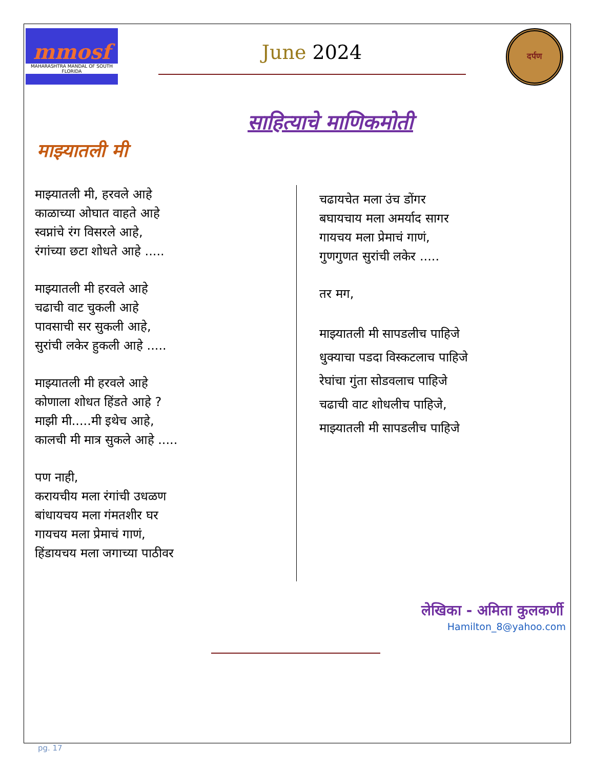mmosf
MAHARASHTRA MANDAL OF SOUTH FLORIDA
June 2024
दर्पण
साहित्याचे माणिकमोती
माझ्यातली मी
माझ्यातली मी, हरवले आहे
काळाच्या ओघात वाहते आहे
स्वप्नांचे रंग विसरले आहे,
रंगांच्या छटा शोधते आहे .....
माझ्यातली मी हरवले आहे
चढाची वाट चुकली आहे
पावसाची सर सुकली आहे,
सुरांची लकेर हुकली आहे .....
माझ्यातली मी हरवले आहे
कोणाला शोधत हिंडते आहे ?
माझी मी.....मी इथेच आहे,
कालची मी मात्र सुकले आहे .....
पण नाही,
करायचीय मला रंगांची उधळण
बांधायचय मला गंमतशीर घर
गायचय मला प्रेमाचं गाणं,
हिंडायचय मला जगाच्या पाठीवर
चढायचेत मला उंच डोंगर
बघायचाय मला अमर्याद सागर
गायचय मला प्रेमाचं गाणं,
गुणगुणत सुरांची लकेर .....
तर मग,
माझ्यातली मी सापडलीच पाहिजे
धुक्याचा पडदा विस्कटलाच पाहिजे
रेघांचा गुंता सोडवलाच पाहिजे
चढाची वाट शोधलीच पाहिजे,
माझ्यातली मी सापडलीच पाहिजे
लेखिका - अमिता कुलकर्णी
Hamilton_8@yahoo.com
pg. 17